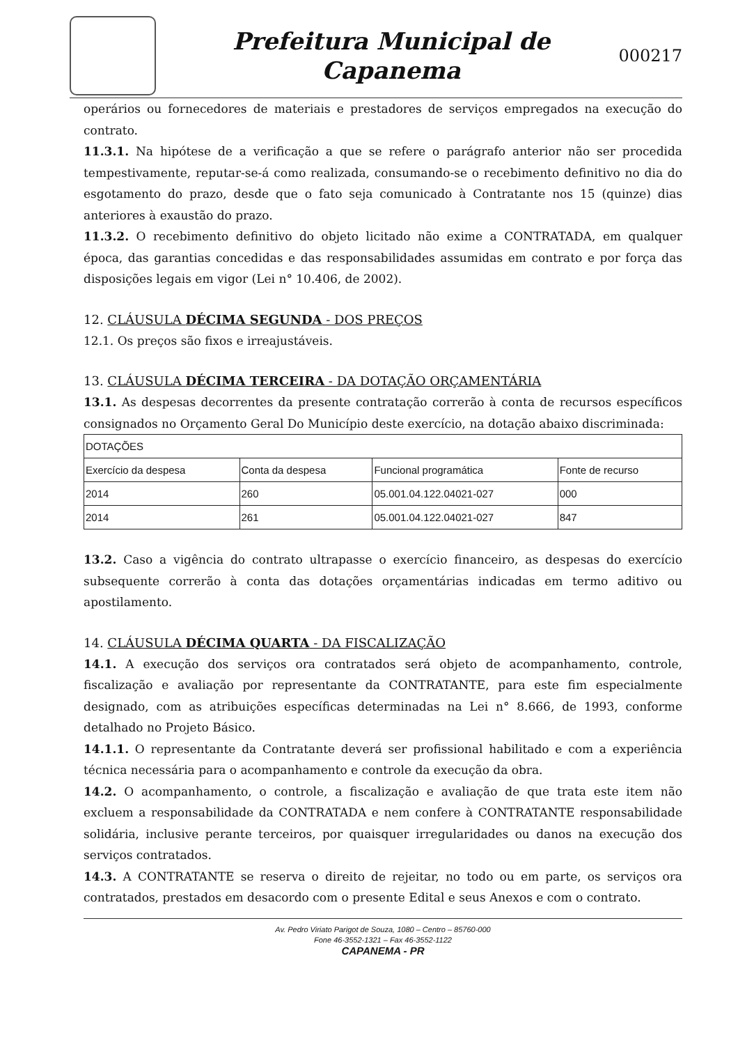Prefeitura Municipal de
Capanema
000217
operários ou fornecedores de materiais e prestadores de serviços empregados na execução do contrato.
11.3.1. Na hipótese de a verificação a que se refere o parágrafo anterior não ser procedida tempestivamente, reputar-se-á como realizada, consumando-se o recebimento definitivo no dia do esgotamento do prazo, desde que o fato seja comunicado à Contratante nos 15 (quinze) dias anteriores à exaustão do prazo.
11.3.2. O recebimento definitivo do objeto licitado não exime a CONTRATADA, em qualquer época, das garantias concedidas e das responsabilidades assumidas em contrato e por força das disposições legais em vigor (Lei n° 10.406, de 2002).
12. CLÁUSULA DÉCIMA SEGUNDA - DOS PREÇOS
12.1. Os preços são fixos e irreajustáveis.
13. CLÁUSULA DÉCIMA TERCEIRA - DA DOTAÇÃO ORÇAMENTÁRIA
13.1. As despesas decorrentes da presente contratação correrão à conta de recursos específicos consignados no Orçamento Geral Do Município deste exercício, na dotação abaixo discriminada:
| DOTAÇÕES | | | |
| Exercício da despesa | Conta da despesa | Funcional programática | Fonte de recurso |
| 2014 | 260 | 05.001.04.122.04021-027 | 000 |
| 2014 | 261 | 05.001.04.122.04021-027 | 847 |
13.2. Caso a vigência do contrato ultrapasse o exercício financeiro, as despesas do exercício subsequente correrão à conta das dotações orçamentárias indicadas em termo aditivo ou apostilamento.
14. CLÁUSULA DÉCIMA QUARTA - DA FISCALIZAÇÃO
14.1. A execução dos serviços ora contratados será objeto de acompanhamento, controle, fiscalização e avaliação por representante da CONTRATANTE, para este fim especialmente designado, com as atribuições específicas determinadas na Lei n° 8.666, de 1993, conforme detalhado no Projeto Básico.
14.1.1. O representante da Contratante deverá ser profissional habilitado e com a experiência técnica necessária para o acompanhamento e controle da execução da obra.
14.2. O acompanhamento, o controle, a fiscalização e avaliação de que trata este item não excluem a responsabilidade da CONTRATADA e nem confere à CONTRATANTE responsabilidade solidária, inclusive perante terceiros, por quaisquer irregularidades ou danos na execução dos serviços contratados.
14.3. A CONTRATANTE se reserva o direito de rejeitar, no todo ou em parte, os serviços ora contratados, prestados em desacordo com o presente Edital e seus Anexos e com o contrato.
Av. Pedro Viriato Parigot de Souza, 1080 – Centro – 85760-000
Fone 46-3552-1321 – Fax 46-3552-1122
CAPANEMA - PR